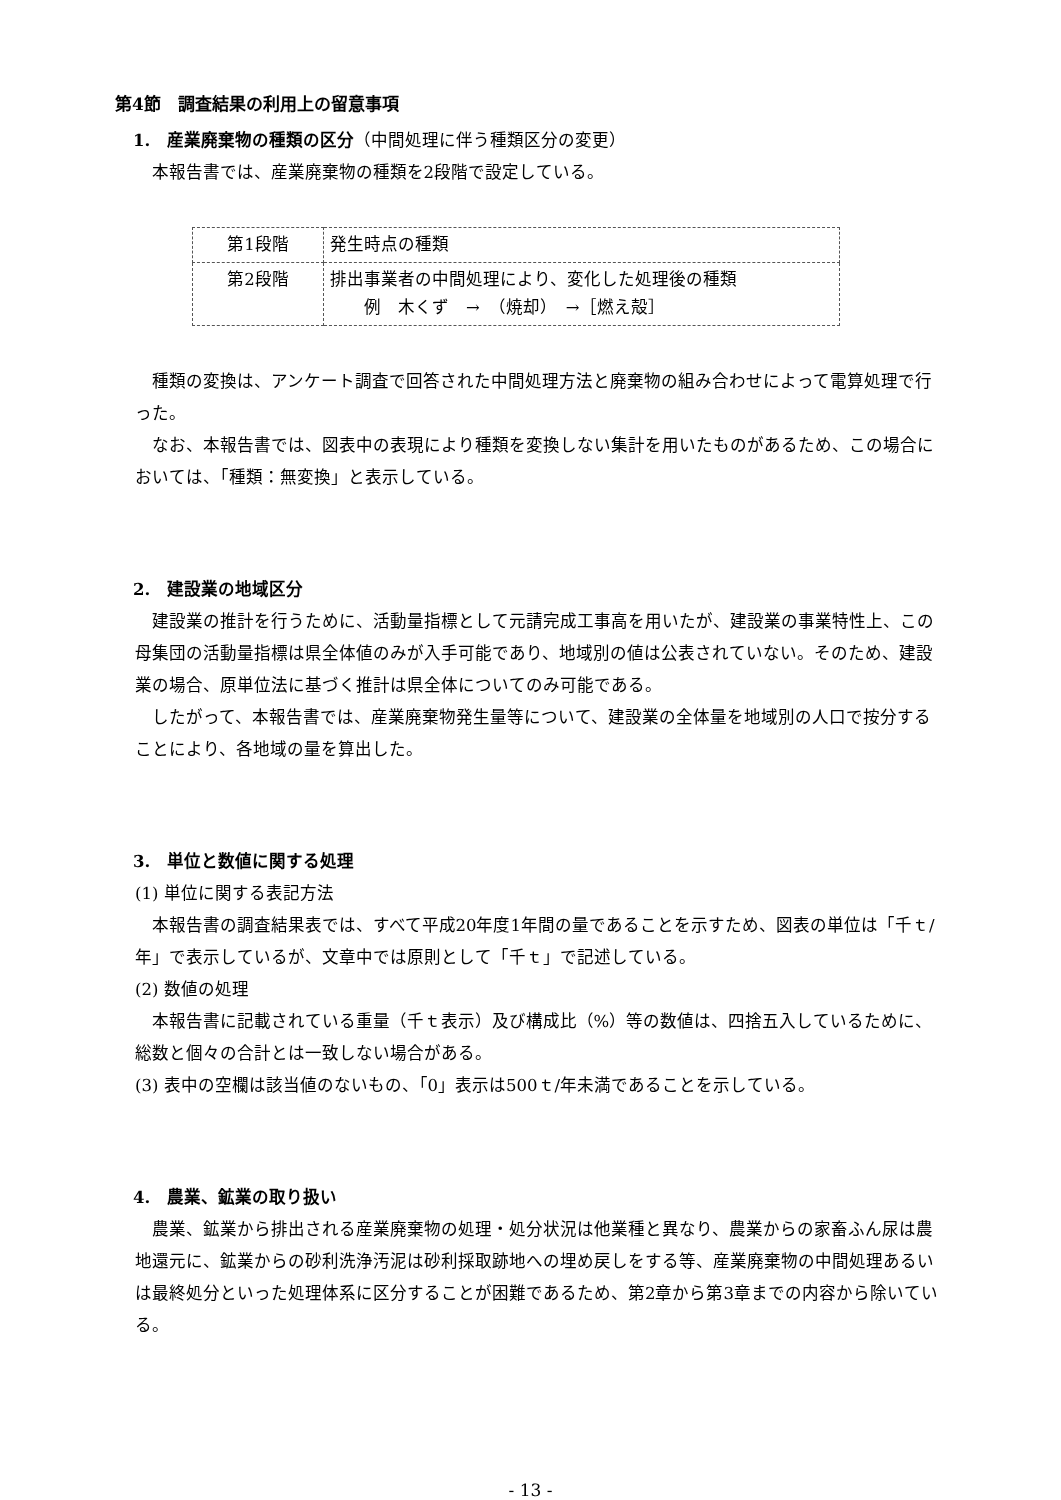第4節　調査結果の利用上の留意事項
1.　産業廃棄物の種類の区分（中間処理に伴う種類区分の変更）
本報告書では、産業廃棄物の種類を2段階で設定している。
| 第1段階 | 発生時点の種類 |
| 第2段階 | 排出事業者の中間処理により、変化した処理後の種類 例 木くず → （焼却） →［燃え殻］ |
種類の変換は、アンケート調査で回答された中間処理方法と廃棄物の組み合わせによって電算処理で行った。
なお、本報告書では、図表中の表現により種類を変換しない集計を用いたものがあるため、この場合においては、「種類：無変換」と表示している。
2.　建設業の地域区分
建設業の推計を行うために、活動量指標として元請完成工事高を用いたが、建設業の事業特性上、この母集団の活動量指標は県全体値のみが入手可能であり、地域別の値は公表されていない。そのため、建設業の場合、原単位法に基づく推計は県全体についてのみ可能である。
したがって、本報告書では、産業廃棄物発生量等について、建設業の全体量を地域別の人口で按分することにより、各地域の量を算出した。
3.　単位と数値に関する処理
(1) 単位に関する表記方法
本報告書の調査結果表では、すべて平成20年度1年間の量であることを示すため、図表の単位は「千ｔ/年」で表示しているが、文章中では原則として「千ｔ」で記述している。
(2) 数値の処理
本報告書に記載されている重量（千ｔ表示）及び構成比（%）等の数値は、四捨五入しているために、総数と個々の合計とは一致しない場合がある。
(3) 表中の空欄は該当値のないもの、「0」表示は500ｔ/年未満であることを示している。
4.　農業、鉱業の取り扱い
農業、鉱業から排出される産業廃棄物の処理・処分状況は他業種と異なり、農業からの家畜ふん尿は農地還元に、鉱業からの砂利洗浄汚泥は砂利採取跡地への埋め戻しをする等、産業廃棄物の中間処理あるいは最終処分といった処理体系に区分することが困難であるため、第2章から第3章までの内容から除いている。
- 13 -